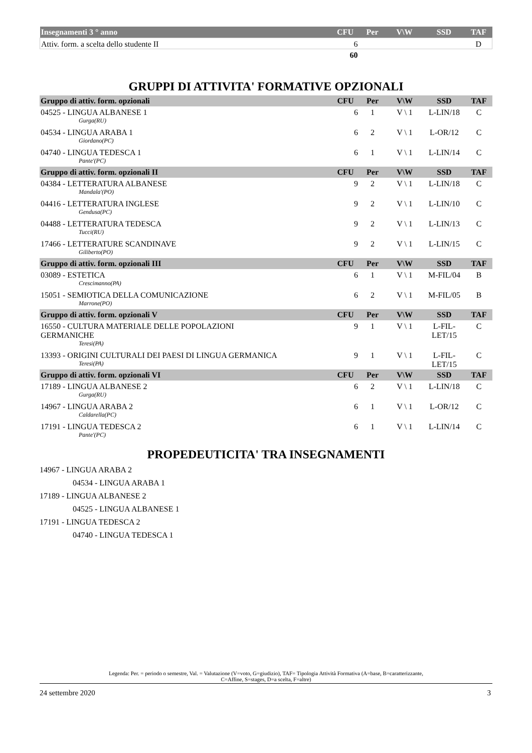| Insegnamenti 3 ° anno | CFU | Per | V\W | SSD | TAF |
| --- | --- | --- | --- | --- | --- |
| Attiv. form. a scelta dello studente II | 6 | | | | D |
| | 60 | | | | |
GRUPPI DI ATTIVITA' FORMATIVE OPZIONALI
| Gruppo di attiv. form. opzionali | CFU | Per | V\W | SSD | TAF |
| --- | --- | --- | --- | --- | --- |
| 04525 - LINGUA ALBANESE 1 Gurga(RU) | 6 | 1 | V \ 1 | L-LIN/18 | C |
| 04534 - LINGUA ARABA 1 Giordano(PC) | 6 | 2 | V \ 1 | L-OR/12 | C |
| 04740 - LINGUA TEDESCA 1 Pante'(PC) | 6 | 1 | V \ 1 | L-LIN/14 | C |
| Gruppo di attiv. form. opzionali II | CFU | Per | V\W | SSD | TAF |
| 04384 - LETTERATURA ALBANESE Mandala'(PO) | 9 | 2 | V \ 1 | L-LIN/18 | C |
| 04416 - LETTERATURA INGLESE Gendusa(PC) | 9 | 2 | V \ 1 | L-LIN/10 | C |
| 04488 - LETTERATURA TEDESCA Tucci(RU) | 9 | 2 | V \ 1 | L-LIN/13 | C |
| 17466 - LETTERATURE SCANDINAVE Giliberto(PO) | 9 | 2 | V \ 1 | L-LIN/15 | C |
| Gruppo di attiv. form. opzionali III | CFU | Per | V\W | SSD | TAF |
| 03089 - ESTETICA Crescimanno(PA) | 6 | 1 | V \ 1 | M-FIL/04 | B |
| 15051 - SEMIOTICA DELLA COMUNICAZIONE Marrone(PO) | 6 | 2 | V \ 1 | M-FIL/05 | B |
| Gruppo di attiv. form. opzionali V | CFU | Per | V\W | SSD | TAF |
| 16550 - CULTURA MATERIALE DELLE POPOLAZIONI GERMANICHE Teresi(PA) | 9 | 1 | V \ 1 | L-FIL- LET/15 | C |
| 13393 - ORIGINI CULTURALI DEI PAESI DI LINGUA GERMANICA Teresi(PA) | 9 | 1 | V \ 1 | L-FIL- LET/15 | C |
| Gruppo di attiv. form. opzionali VI | CFU | Per | V\W | SSD | TAF |
| 17189 - LINGUA ALBANESE 2 Gurga(RU) | 6 | 2 | V \ 1 | L-LIN/18 | C |
| 14967 - LINGUA ARABA 2 Caldarella(PC) | 6 | 1 | V \ 1 | L-OR/12 | C |
| 17191 - LINGUA TEDESCA 2 Pante'(PC) | 6 | 1 | V \ 1 | L-LIN/14 | C |
PROPEDEUTICITA' TRA INSEGNAMENTI
14967 - LINGUA ARABA 2
04534 - LINGUA ARABA 1
17189 - LINGUA ALBANESE 2
04525 - LINGUA ALBANESE 1
17191 - LINGUA TEDESCA 2
04740 - LINGUA TEDESCA 1
Legenda: Per. = periodo o semestre, Val. = Valutazione (V=voto, G=giudizio), TAF= Tipologia Attività Formativa (A=base, B=caratterizzante,
C=Affine, S=stages, D=a scelta, F=altre)
24 settembre 2020 3